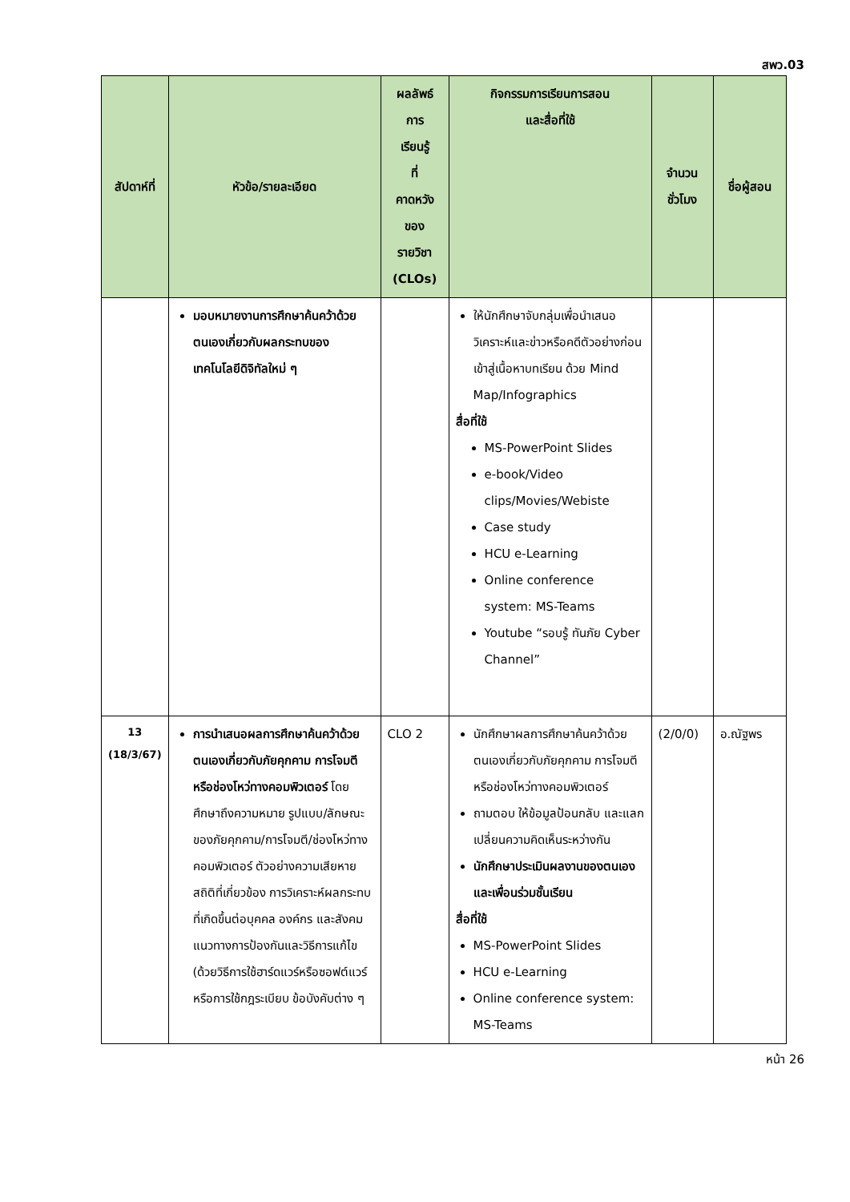สพว.03
| สัปดาห์ที่ | หัวข้อ/รายละเอียด | ผลลัพธ์ การ เรียนรู้ ที่ คาดหวัง ของ รายวิชา (CLOs) | กิจกรรมการเรียนการสอน และสื่อที่ใช้ | จำนวน ชั่วโมง | ชื่อผู้สอน |
| --- | --- | --- | --- | --- | --- |
| | มอบหมายงานการศึกษาค้นคว้าด้วยตนเองเกี่ยวกับผลกระทบของเทคโนโลยีดิจิทัลใหม่ ๆ | | ให้นักศึกษาจับกลุ่มเพื่อนำเสนอวิเคราะห์และข่าวหรือคดีตัวอย่างก่อนเข้าสู่เนื้อหาบทเรียน ด้วย Mind Map/Infographics สื่อที่ใช้ MS-PowerPoint Slides e-book/Video clips/Movies/Webiste Case study HCU e-Learning Online conference system: MS-Teams Youtube “รอบรู้ ทันภัย Cyber Channel” | | |
| 13 (18/3/67) | การนำเสนอผลการศึกษาค้นคว้าด้วยตนเองเกี่ยวกับภัยคุกคาม การโจมตีหรือช่องโหว่ทางคอมพิวเตอร์ โดยศึกษาถึงความหมาย รูปแบบ/ลักษณะของภัยคุกคาม/การโจมตี/ช่องโหว่ทางคอมพิวเตอร์ ตัวอย่างความเสียหาย สถิติที่เกี่ยวข้อง การวิเคราะห์ผลกระทบที่เกิดขึ้นต่อบุคคล องค์กร และสังคม แนวทางการป้องกันและวิธีการแก้ไข (ด้วยวิธีการใช้ฮาร์ดแวร์หรือซอฟต์แวร์ หรือการใช้กฎระเบียบ ข้อบังคับต่าง ๆ | CLO 2 | นักศึกษาผลการศึกษาค้นคว้าด้วยตนเองเกี่ยวกับภัยคุกคาม การโจมตีหรือช่องโหว่ทางคอมพิวเตอร์ ถามตอบ ให้ข้อมูลป้อนกลับ และแลกเปลี่ยนความคิดเห็นระหว่างกัน นักศึกษาประเมินผลงานของตนเองและเพื่อนร่วมชั้นเรียน สื่อที่ใช้ MS-PowerPoint Slides HCU e-Learning Online conference system: MS-Teams | (2/0/0) | อ.ณัฐพร |
หน้า 26